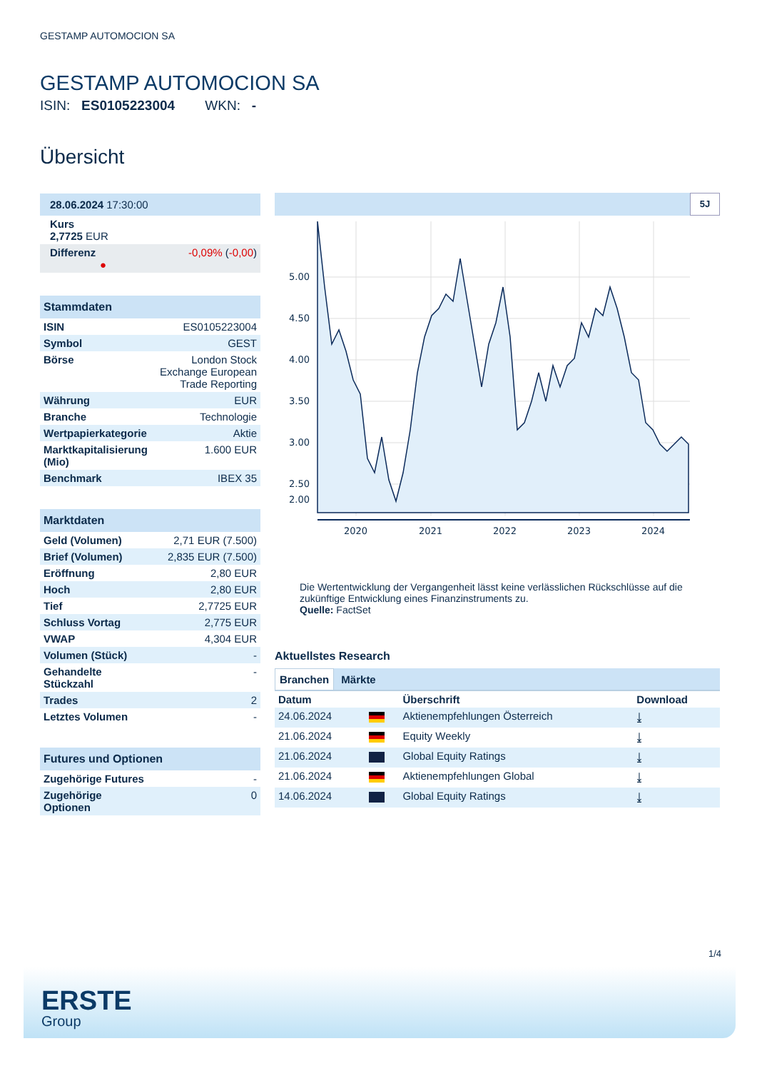GESTAMP AUTOMOCION SA
GESTAMP AUTOMOCION SA
ISIN: ES0105223004 WKN: -
Übersicht
| 28.06.2024 17:30:00 | |
| Kurs 2,7725 EUR | |
| Differenz ● | -0,09% ( -0,00 ) |
| Stammdaten | |
| ISIN | ES0105223004 |
| Symbol | GEST |
| Börse | London Stock Exchange European Trade Reporting |
| Währung | EUR |
| Branche | Technologie |
| Wertpapierkategorie | Aktie |
| Marktkapitalisierung (Mio) | 1.600 EUR |
| Benchmark | IBEX 35 |
| Marktdaten | |
| Geld (Volumen) | 2,71 EUR (7.500) |
| Brief (Volumen) | 2,835 EUR (7.500) |
| Eröffnung | 2,80 EUR |
| Hoch | 2,80 EUR |
| Tief | 2,7725 EUR |
| Schluss Vortag | 2,775 EUR |
| VWAP | 4,304 EUR |
| Volumen (Stück) | - |
| Gehandelte Stückzahl | - |
| Trades | 2 |
| Letztes Volumen | - |
| Futures und Optionen | |
| Zugehörige Futures | - |
| Zugehörige Optionen | 0 |
5J
5.00
4.50
4.00
3.50
3.00
2.50
2.00
2020
2021
2022
2023
2024
Die Wertentwicklung der Vergangenheit lässt keine verlässlichen Rückschlüsse auf die zukünftige Entwicklung eines Finanzinstruments zu.
Quelle: FactSet
Aktuellstes Research
Branchen Märkte
| Datum | | Überschrift | Download |
| --- | --- | --- | --- |
| 24.06.2024 | | Aktienempfehlungen Österreich | ⤓ |
| 21.06.2024 | | Equity Weekly | ⤓ |
| 21.06.2024 | | Global Equity Ratings | ⤓ |
| 21.06.2024 | | Aktienempfehlungen Global | ⤓ |
| 14.06.2024 | | Global Equity Ratings | ⤓ |
1/4
ERSTE
Group